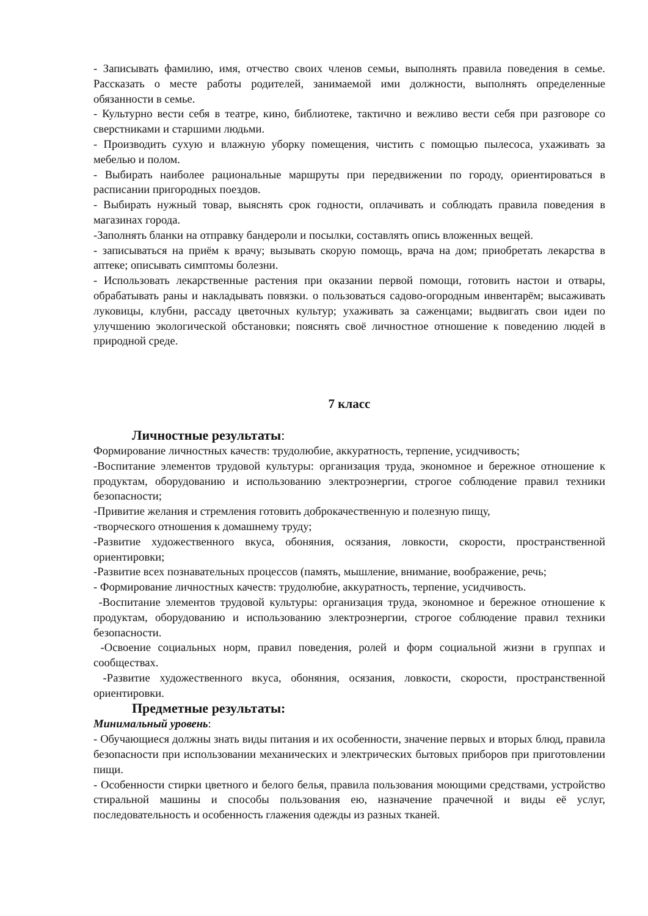- Записывать фамилию, имя, отчество своих членов семьи, выполнять правила поведения в семье. Рассказать о месте работы родителей, занимаемой ими должности, выполнять определенные обязанности в семье.
- Культурно вести себя в театре, кино, библиотеке, тактично и вежливо вести себя при разговоре со сверстниками и старшими людьми.
- Производить сухую и влажную уборку помещения, чистить с помощью пылесоса, ухаживать за мебелью и полом.
- Выбирать наиболее рациональные маршруты при передвижении по городу, ориентироваться в расписании пригородных поездов.
- Выбирать нужный товар, выяснять срок годности, оплачивать и соблюдать правила поведения в магазинах города.
-Заполнять бланки на отправку бандероли и посылки, составлять опись вложенных вещей.
- записываться на приём к врачу; вызывать скорую помощь, врача на дом; приобретать лекарства в аптеке; описывать симптомы болезни.
- Использовать лекарственные растения при оказании первой помощи, готовить настои и отвары, обрабатывать раны и накладывать повязки. о пользоваться садово-огородным инвентарём; высаживать луковицы, клубни, рассаду цветочных культур; ухаживать за саженцами; выдвигать свои идеи по улучшению экологической обстановки; пояснять своё личностное отношение к поведению людей в природной среде.
7 класс
Личностные результаты:
Формирование личностных качеств: трудолюбие, аккуратность, терпение, усидчивость;
-Воспитание элементов трудовой культуры: организация труда, экономное и бережное отношение к продуктам, оборудованию и использованию электроэнергии, строгое соблюдение правил техники безопасности;
-Привитие желания и стремления готовить доброкачественную и полезную пищу,
-творческого отношения к домашнему труду;
-Развитие художественного вкуса, обоняния, осязания, ловкости, скорости, пространственной ориентировки;
-Развитие всех познавательных процессов (память, мышление, внимание, воображение, речь;
- Формирование личностных качеств: трудолюбие, аккуратность, терпение, усидчивость.
-Воспитание элементов трудовой культуры: организация труда, экономное и бережное отношение к продуктам, оборудованию и использованию электроэнергии, строгое соблюдение правил техники безопасности.
-Освоение социальных норм, правил поведения, ролей и форм социальной жизни в группах и сообществах.
-Развитие художественного вкуса, обоняния, осязания, ловкости, скорости, пространственной ориентировки.
Предметные результаты:
Минимальный уровень:
- Обучающиеся должны знать виды питания и их особенности, значение первых и вторых блюд, правила безопасности при использовании механических и электрических бытовых приборов при приготовлении пищи.
- Особенности стирки цветного и белого белья, правила пользования моющими средствами, устройство стиральной машины и способы пользования ею, назначение прачечной и виды её услуг, последовательность и особенность глажения одежды из разных тканей.